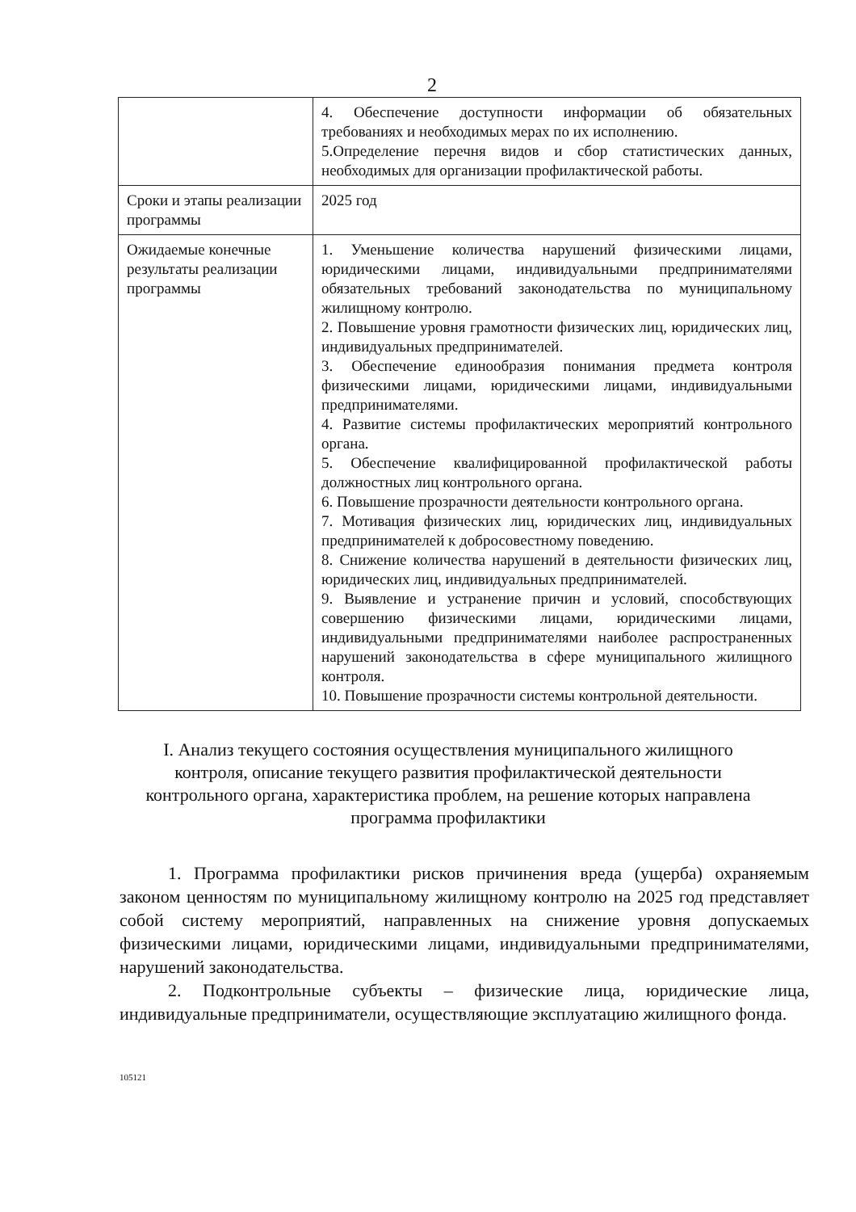2
| | 4. Обеспечение доступности информации об обязательных требованиях и необходимых мерах по их исполнению. 5.Определение перечня видов и сбор статистических данных, необходимых для организации профилактической работы. |
| Сроки и этапы реализации программы | 2025 год |
| Ожидаемые конечные результаты реализации программы | 1. Уменьшение количества нарушений физическими лицами, юридическими лицами, индивидуальными предпринимателями обязательных требований законодательства по муниципальному жилищному контролю. 2. Повышение уровня грамотности физических лиц, юридических лиц, индивидуальных предпринимателей. 3. Обеспечение единообразия понимания предмета контроля физическими лицами, юридическими лицами, индивидуальными предпринимателями. 4. Развитие системы профилактических мероприятий контрольного органа. 5. Обеспечение квалифицированной профилактической работы должностных лиц контрольного органа. 6. Повышение прозрачности деятельности контрольного органа. 7. Мотивация физических лиц, юридических лиц, индивидуальных предпринимателей к добросовестному поведению. 8. Снижение количества нарушений в деятельности физических лиц, юридических лиц, индивидуальных предпринимателей. 9. Выявление и устранение причин и условий, способствующих совершению физическими лицами, юридическими лицами, индивидуальными предпринимателями наиболее распространенных нарушений законодательства в сфере муниципального жилищного контроля. 10. Повышение прозрачности системы контрольной деятельности. |
I. Анализ текущего состояния осуществления муниципального жилищного контроля, описание текущего развития профилактической деятельности контрольного органа, характеристика проблем, на решение которых направлена программа профилактики
1. Программа профилактики рисков причинения вреда (ущерба) охраняемым законом ценностям по муниципальному жилищному контролю на 2025 год представляет собой систему мероприятий, направленных на снижение уровня допускаемых физическими лицами, юридическими лицами, индивидуальными предпринимателями, нарушений законодательства.
2. Подконтрольные субъекты – физические лица, юридические лица, индивидуальные предприниматели, осуществляющие эксплуатацию жилищного фонда.
105121